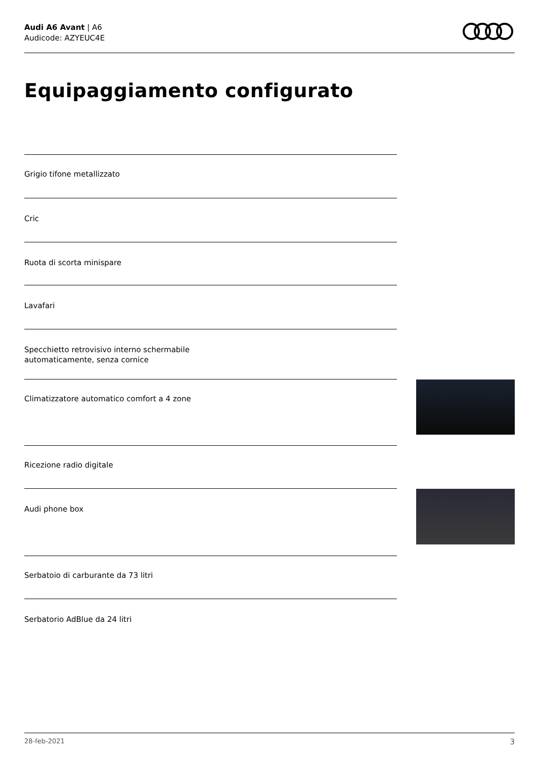Audi A6 Avant | A6
Audicode: AZYEUC4E
Equipaggiamento configurato
Grigio tifone metallizzato
Cric
Ruota di scorta minispare
Lavafari
Specchietto retrovisivo interno schermabile
automaticamente, senza cornice
Climatizzatore automatico comfort a 4 zone
Ricezione radio digitale
Audi phone box
Serbatoio di carburante da 73 litri
Serbatorio AdBlue da 24 litri
28-feb-2021 3